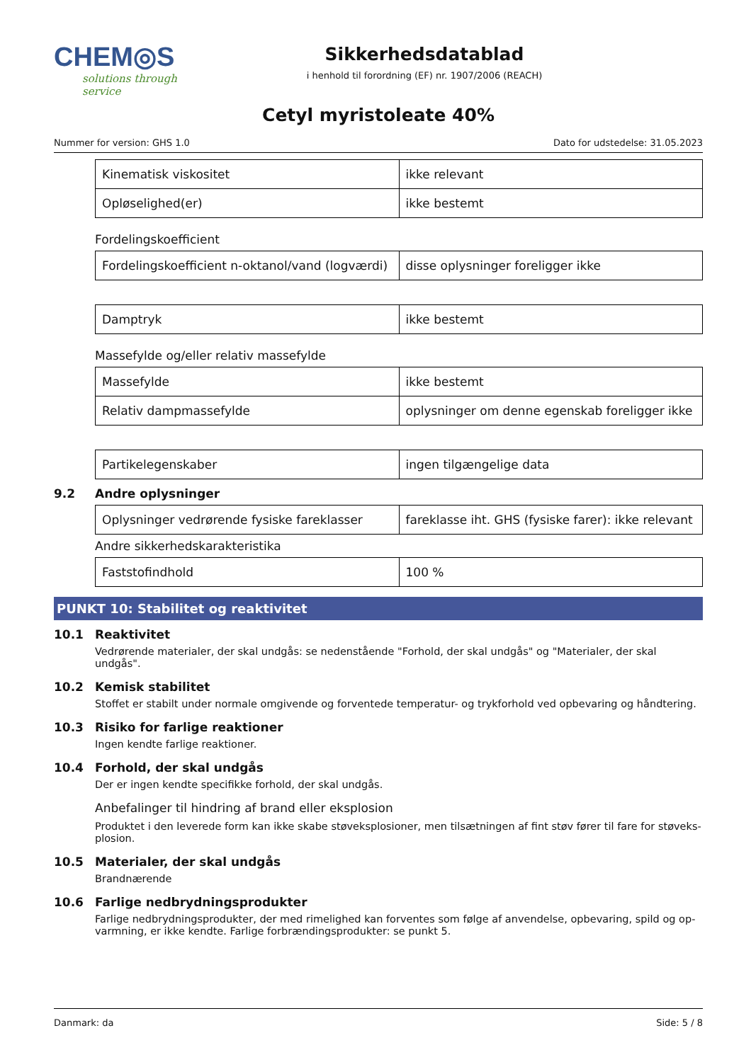CHEM◎S
solutions through service
Sikkerhedsdatablad
i henhold til forordning (EF) nr. 1907/2006 (REACH)
Cetyl myristoleate 40%
Nummer for version: GHS 1.0 Dato for udstedelse: 31.05.2023
| Kinematisk viskositet | ikke relevant |
| Opløselighed(er) | ikke bestemt |
Fordelingskoefficient
| Fordelingskoefficient n-oktanol/vand (logværdi) | disse oplysninger foreligger ikke |
| Damptryk | ikke bestemt |
Massefylde og/eller relativ massefylde
| Massefylde | ikke bestemt |
| Relativ dampmassefylde | oplysninger om denne egenskab foreligger ikke |
| Partikelegenskaber | ingen tilgængelige data |
9.2 Andre oplysninger
| Oplysninger vedrørende fysiske fareklasser | fareklasse iht. GHS (fysiske farer): ikke relevant |
Andre sikkerhedskarakteristika
| Faststofindhold | 100 % |
PUNKT 10: Stabilitet og reaktivitet
10.1 Reaktivitet
Vedrørende materialer, der skal undgås: se nedenstående "Forhold, der skal undgås" og "Materialer, der skal undgås".
10.2 Kemisk stabilitet
Stoffet er stabilt under normale omgivende og forventede temperatur- og trykforhold ved opbevaring og håndtering.
10.3 Risiko for farlige reaktioner
Ingen kendte farlige reaktioner.
10.4 Forhold, der skal undgås
Der er ingen kendte specifikke forhold, der skal undgås.
Anbefalinger til hindring af brand eller eksplosion
Produktet i den leverede form kan ikke skabe støveksplosioner, men tilsætningen af fint støv fører til fare for støveks­plosion.
10.5 Materialer, der skal undgås
Brandnærende
10.6 Farlige nedbrydningsprodukter
Farlige nedbrydningsprodukter, der med rimelighed kan forventes som følge af anvendelse, opbevaring, spild og op­varmning, er ikke kendte. Farlige forbrændingsprodukter: se punkt 5.
Danmark: da Side: 5 / 8